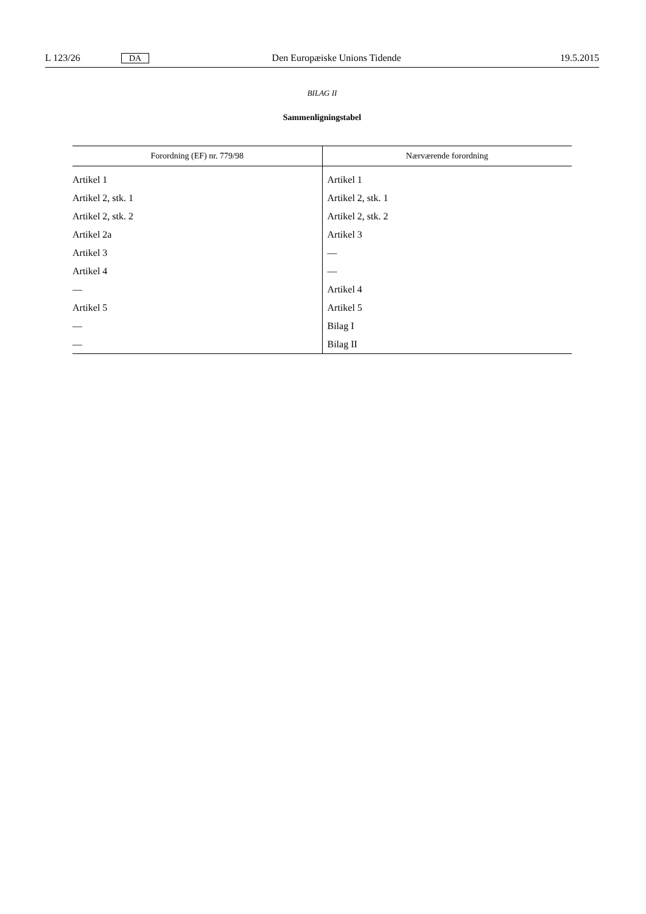L 123/26 DA Den Europæiske Unions Tidende 19.5.2015
BILAG II
Sammenligningstabel
| Forordning (EF) nr. 779/98 | Nærværende forordning |
| --- | --- |
| Artikel 1 | Artikel 1 |
| Artikel 2, stk. 1 | Artikel 2, stk. 1 |
| Artikel 2, stk. 2 | Artikel 2, stk. 2 |
| Artikel 2a | Artikel 3 |
| Artikel 3 | — |
| Artikel 4 | — |
| — | Artikel 4 |
| Artikel 5 | Artikel 5 |
| — | Bilag I |
| — | Bilag II |